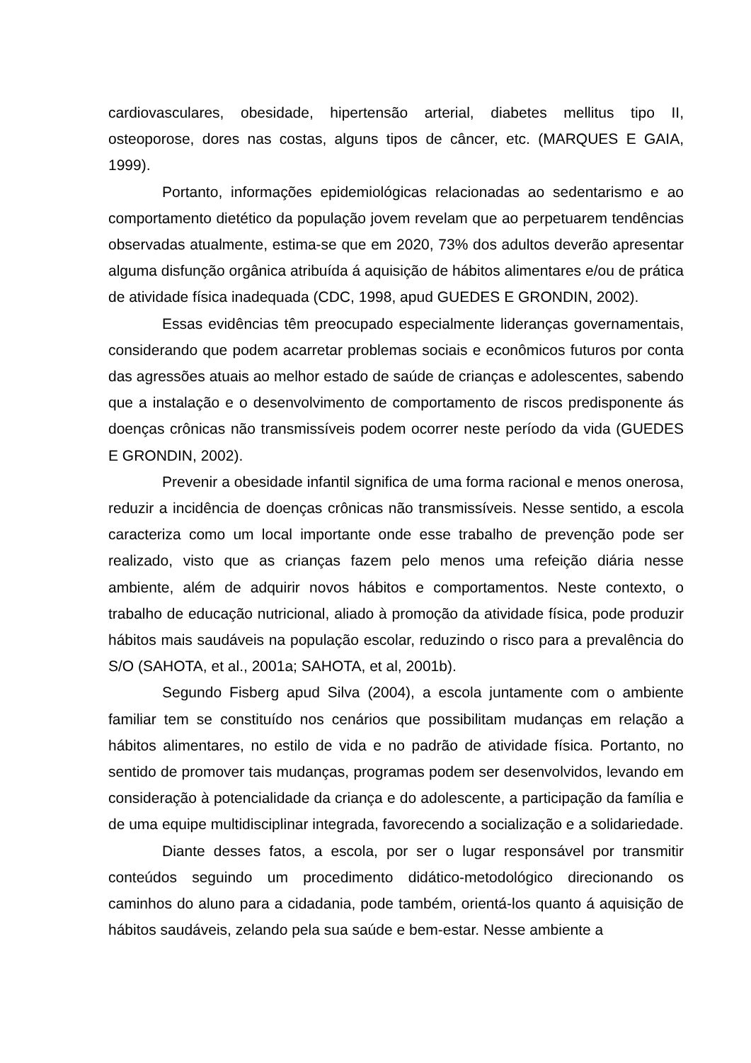cardiovasculares, obesidade, hipertensão arterial, diabetes mellitus tipo II, osteoporose, dores nas costas, alguns tipos de câncer, etc. (MARQUES E GAIA, 1999).
Portanto, informações epidemiológicas relacionadas ao sedentarismo e ao comportamento dietético da população jovem revelam que ao perpetuarem tendências observadas atualmente, estima-se que em 2020, 73% dos adultos deverão apresentar alguma disfunção orgânica atribuída á aquisição de hábitos alimentares e/ou de prática de atividade física inadequada (CDC, 1998, apud GUEDES E GRONDIN, 2002).
Essas evidências têm preocupado especialmente lideranças governamentais, considerando que podem acarretar problemas sociais e econômicos futuros por conta das agressões atuais ao melhor estado de saúde de crianças e adolescentes, sabendo que a instalação e o desenvolvimento de comportamento de riscos predisponente ás doenças crônicas não transmissíveis podem ocorrer neste período da vida (GUEDES E GRONDIN, 2002).
Prevenir a obesidade infantil significa de uma forma racional e menos onerosa, reduzir a incidência de doenças crônicas não transmissíveis. Nesse sentido, a escola caracteriza como um local importante onde esse trabalho de prevenção pode ser realizado, visto que as crianças fazem pelo menos uma refeição diária nesse ambiente, além de adquirir novos hábitos e comportamentos. Neste contexto, o trabalho de educação nutricional, aliado à promoção da atividade física, pode produzir hábitos mais saudáveis na população escolar, reduzindo o risco para a prevalência do S/O (SAHOTA, et al., 2001a; SAHOTA, et al, 2001b).
Segundo Fisberg apud Silva (2004), a escola juntamente com o ambiente familiar tem se constituído nos cenários que possibilitam mudanças em relação a hábitos alimentares, no estilo de vida e no padrão de atividade física. Portanto, no sentido de promover tais mudanças, programas podem ser desenvolvidos, levando em consideração à potencialidade da criança e do adolescente, a participação da família e de uma equipe multidisciplinar integrada, favorecendo a socialização e a solidariedade.
Diante desses fatos, a escola, por ser o lugar responsável por transmitir conteúdos seguindo um procedimento didático-metodológico direcionando os caminhos do aluno para a cidadania, pode também, orientá-los quanto á aquisição de hábitos saudáveis, zelando pela sua saúde e bem-estar. Nesse ambiente a